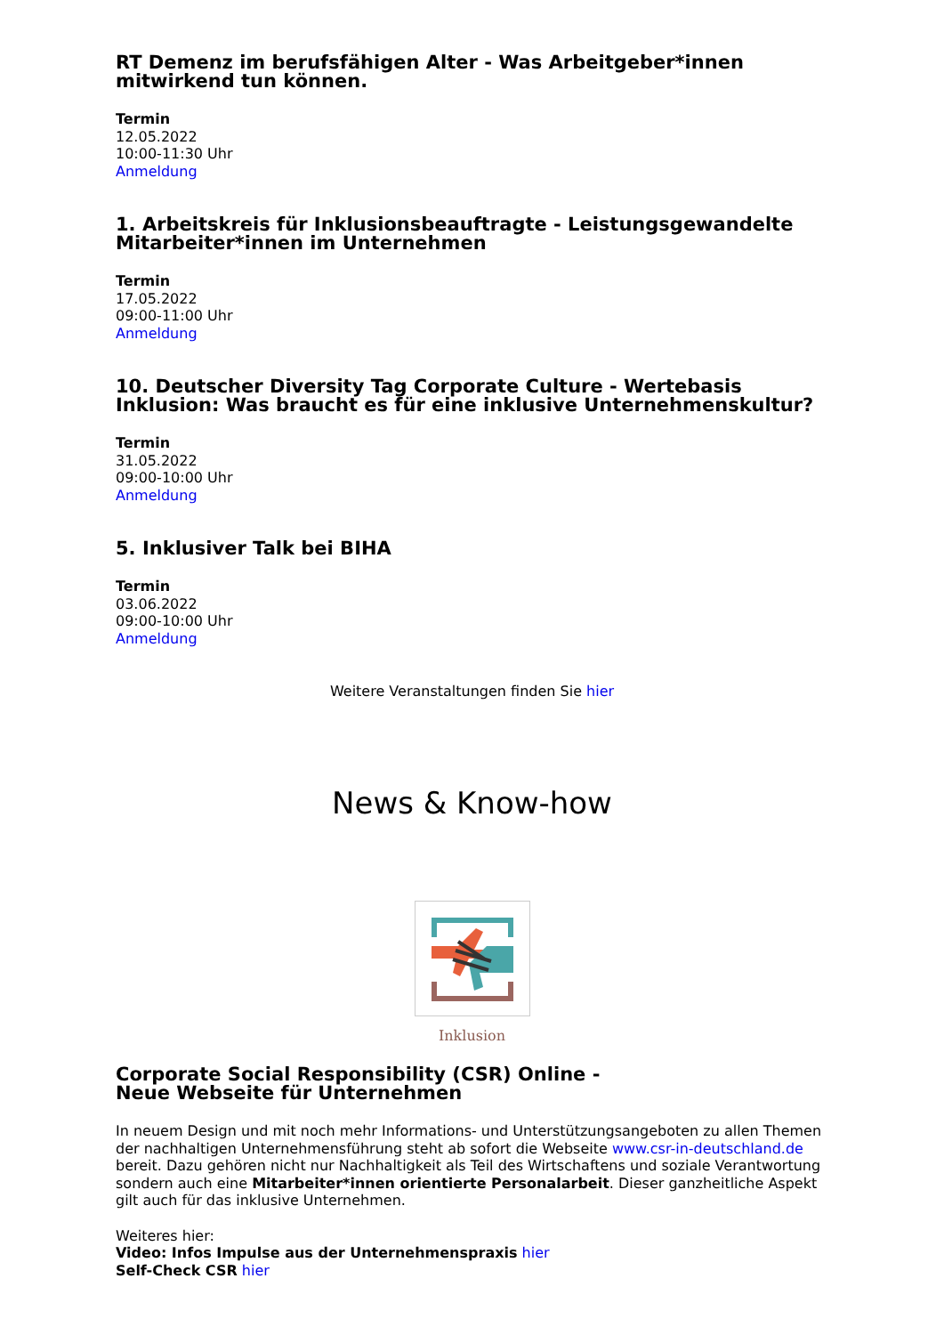RT Demenz im berufsfähigen Alter - Was Arbeitgeber*innen mitwirkend tun können.
Termin
12.05.2022
10:00-11:30 Uhr
Anmeldung
1. Arbeitskreis für Inklusionsbeauftragte - Leistungsgewandelte Mitarbeiter*innen im Unternehmen
Termin
17.05.2022
09:00-11:00 Uhr
Anmeldung
10. Deutscher Diversity Tag Corporate Culture - Wertebasis Inklusion: Was braucht es für eine inklusive Unternehmenskultur?
Termin
31.05.2022
09:00-10:00 Uhr
Anmeldung
5. Inklusiver Talk bei BIHA
Termin
03.06.2022
09:00-10:00 Uhr
Anmeldung
Weitere Veranstaltungen finden Sie hier
News & Know-how
Inklusion
Corporate Social Responsibility (CSR) Online -
Neue Webseite für Unternehmen
In neuem Design und mit noch mehr Informations- und Unterstützungsangeboten zu allen Themen der nachhaltigen Unternehmensführung steht ab sofort die Webseite www.csr-in-deutschland.de bereit. Dazu gehören nicht nur Nachhaltigkeit als Teil des Wirtschaftens und soziale Verantwortung sondern auch eine Mitarbeiter*innen orientierte Personalarbeit. Dieser ganzheitliche Aspekt gilt auch für das inklusive Unternehmen.
Weiteres hier:
Video: Infos Impulse aus der Unternehmenspraxis hier
Self-Check CSR hier